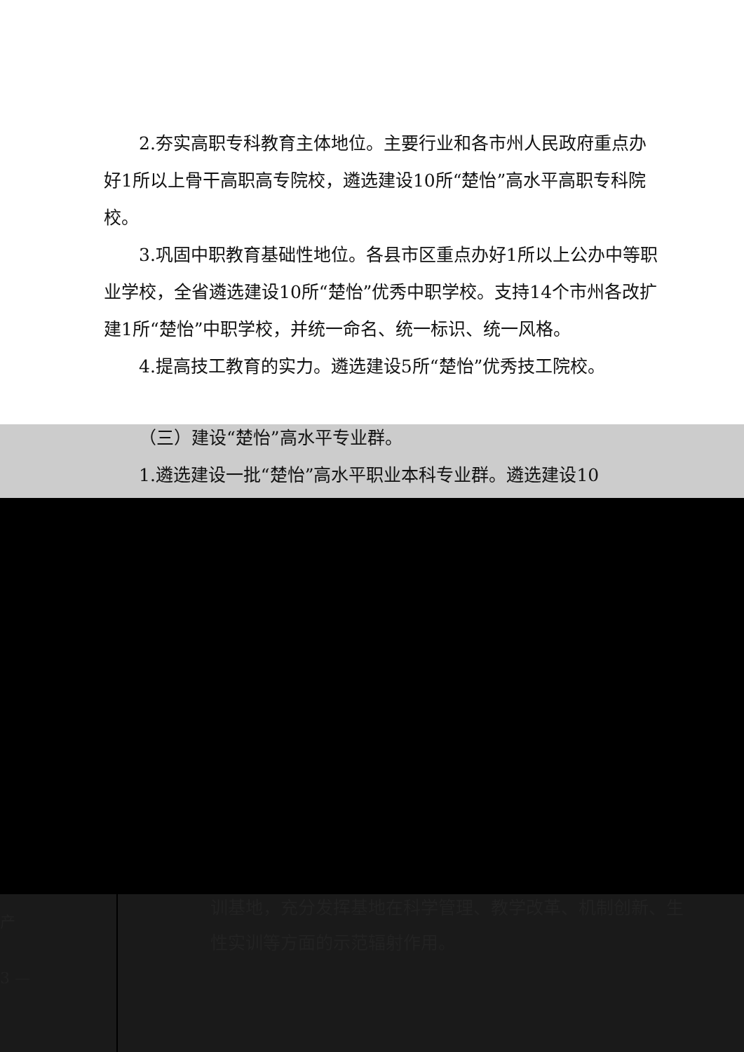2.夯实高职专科教育主体地位。主要行业和各市州人民政府重点办好1所以上骨干高职高专院校，遴选建设10所“楚怡”高水平高职专科院校。
3.巩固中职教育基础性地位。各县市区重点办好1所以上公办中等职业学校，全省遴选建设10所“楚怡”优秀中职学校。支持14个市州各改扩建1所“楚怡”中职学校，并统一命名、统一标识、统一风格。
4.提高技工教育的实力。遴选建设5所“楚怡”优秀技工院校。
（三）建设“楚怡”高水平专业群。
1.遴选建设一批“楚怡”高水平职业本科专业群。遴选建设10
产
3 —
训基地，充分发挥基地在科学管理、教学改革、机制创新、生
性实训等方面的示范辐射作用。